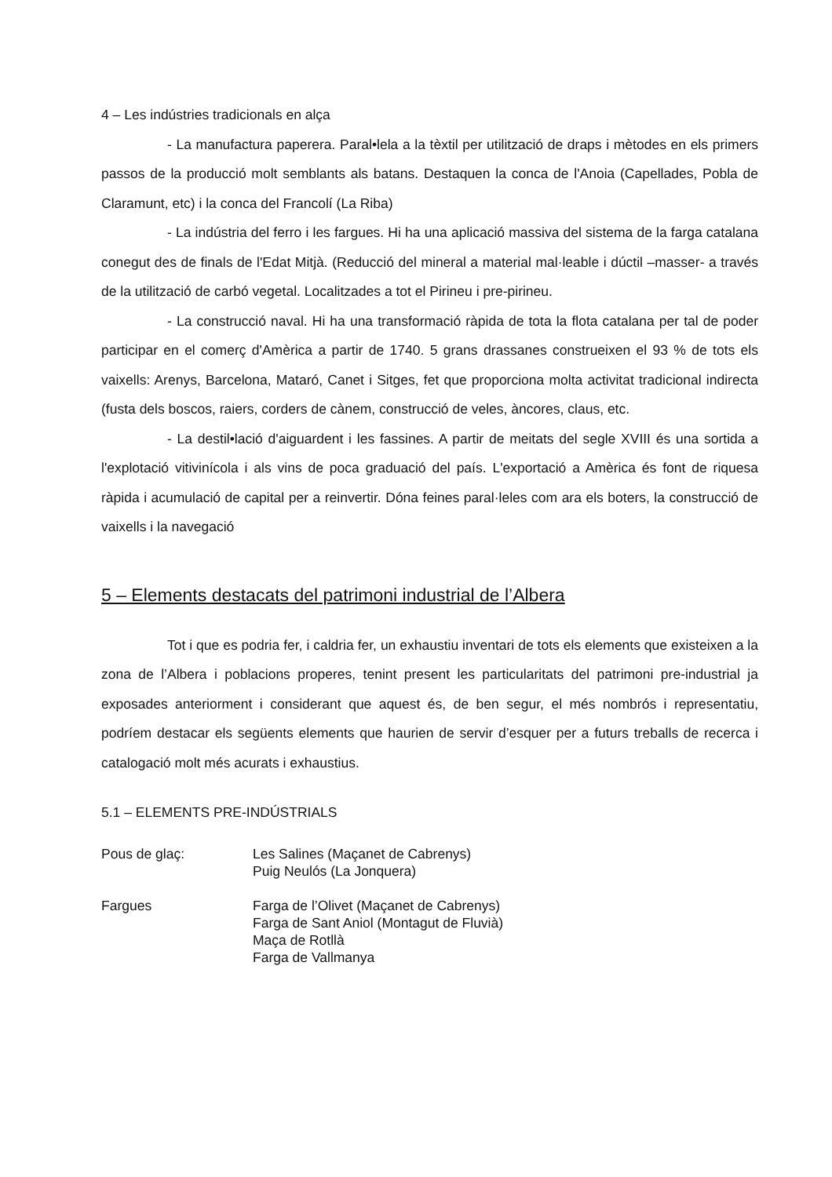4 – Les indústries tradicionals en alça
- La manufactura paperera. Paral•lela a la tèxtil per utilització de draps i mètodes en els primers passos de la producció molt semblants als batans. Destaquen la conca de l'Anoia (Capellades, Pobla de Claramunt, etc) i la conca del Francolí (La Riba)
- La indústria del ferro i les fargues. Hi ha una aplicació massiva del sistema de la farga catalana conegut des de finals de l'Edat Mitjà. (Reducció del mineral a material mal·leable i dúctil –masser- a través de la utilització de carbó vegetal. Localitzades a tot el Pirineu i pre-pirineu.
- La construcció naval. Hi ha una transformació ràpida de tota la flota catalana per tal de poder participar en el comerç d'Amèrica a partir de 1740. 5 grans drassanes construeixen el 93 % de tots els vaixells: Arenys, Barcelona, Mataró, Canet i Sitges, fet que proporciona molta activitat tradicional indirecta (fusta dels boscos, raiers, corders de cànem, construcció de veles, àncores, claus, etc.
- La destil•lació d'aiguardent i les fassines. A partir de meitats del segle XVIII és una sortida a l'explotació vitivinícola i als vins de poca graduació del país. L'exportació a Amèrica és font de riquesa ràpida i acumulació de capital per a reinvertir. Dóna feines paral·leles com ara els boters, la construcció de vaixells i la navegació
5 – Elements destacats del patrimoni industrial de l’Albera
Tot i que es podria fer, i caldria fer, un exhaustiu inventari de tots els elements que existeixen a la zona de l’Albera i poblacions properes, tenint present les particularitats del patrimoni pre-industrial ja exposades anteriorment i considerant que aquest és, de ben segur, el més nombrós i representatiu, podríem destacar els següents elements que haurien de servir d’esquer per a futurs treballs de recerca i catalogació molt més acurats i exhaustius.
5.1 – ELEMENTS PRE-INDÚSTRIALS
Pous de glaç: Les Salines (Maçanet de Cabrenys)
Puig Neulós (La Jonquera)
Fargues Farga de l’Olivet (Maçanet de Cabrenys)
Farga de Sant Aniol (Montagut de Fluvià)
Maça de Rotllà
Farga de Vallmanya